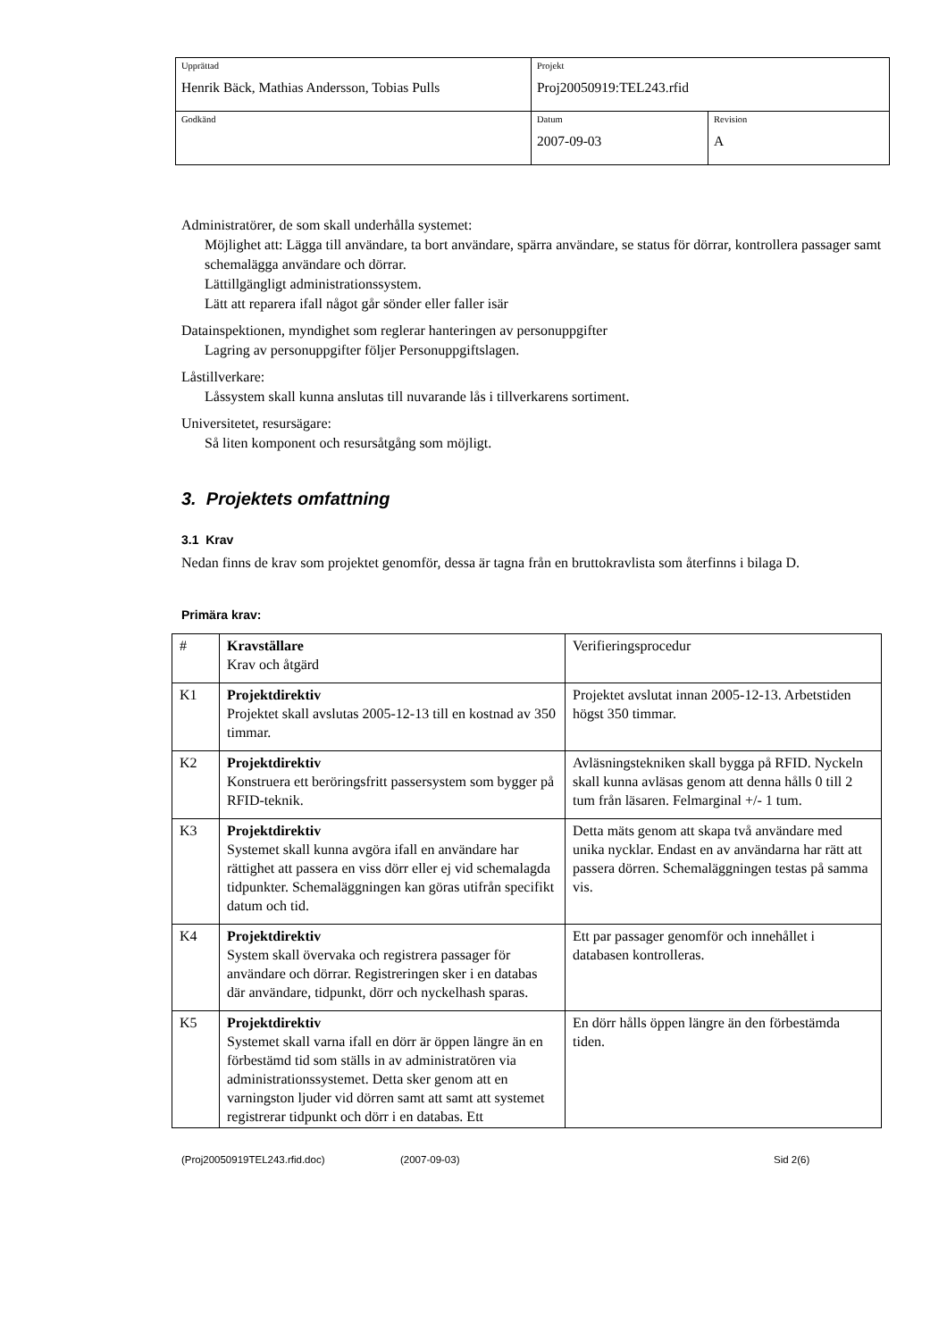| Upprättad Henrik Bäck, Mathias Andersson, Tobias Pulls | Projekt Proj20050919:TEL243.rfid | |
| Godkänd | Datum 2007-09-03 | Revision A |
Administratörer, de som skall underhålla systemet:
Möjlighet att: Lägga till användare, ta bort användare, spärra användare, se status för dörrar, kontrollera passager samt schemalägga användare och dörrar.
Lättillgängligt administrationssystem.
Lätt att reparera ifall något går sönder eller faller isär
Datainspektionen, myndighet som reglerar hanteringen av personuppgifter
Lagring av personuppgifter följer Personuppgiftslagen.
Låstillverkare:
Låssystem skall kunna anslutas till nuvarande lås i tillverkarens sortiment.
Universitetet, resursägare:
Så liten komponent och resursåtgång som möjligt.
3. Projektets omfattning
3.1 Krav
Nedan finns de krav som projektet genomför, dessa är tagna från en bruttokravlista som återfinns i bilaga D.
Primära krav:
| # | Kravställare Krav och åtgärd | Verifieringsprocedur |
| K1 | Projektdirektiv Projektet skall avslutas 2005-12-13 till en kostnad av 350 timmar. | Projektet avslutat innan 2005-12-13. Arbetstiden högst 350 timmar. |
| K2 | Projektdirektiv Konstruera ett beröringsfritt passersystem som bygger på RFID-teknik. | Avläsningstekniken skall bygga på RFID. Nyckeln skall kunna avläsas genom att denna hålls 0 till 2 tum från läsaren. Felmarginal +/- 1 tum. |
| K3 | Projektdirektiv Systemet skall kunna avgöra ifall en användare har rättighet att passera en viss dörr eller ej vid schemalagda tidpunkter. Schemaläggningen kan göras utifrån specifikt datum och tid. | Detta mäts genom att skapa två användare med unika nycklar. Endast en av användarna har rätt att passera dörren. Schemaläggningen testas på samma vis. |
| K4 | Projektdirektiv System skall övervaka och registrera passager för användare och dörrar. Registreringen sker i en databas där användare, tidpunkt, dörr och nyckelhash sparas. | Ett par passager genomför och innehållet i databasen kontrolleras. |
| K5 | Projektdirektiv Systemet skall varna ifall en dörr är öppen längre än en förbestämd tid som ställs in av administratören via administrationssystemet. Detta sker genom att en varningston ljuder vid dörren samt att samt att systemet registrerar tidpunkt och dörr i en databas. Ett | En dörr hålls öppen längre än den förbestämda tiden. |
(Proj20050919TEL243.rfid.doc) (2007-09-03) Sid 2(6)